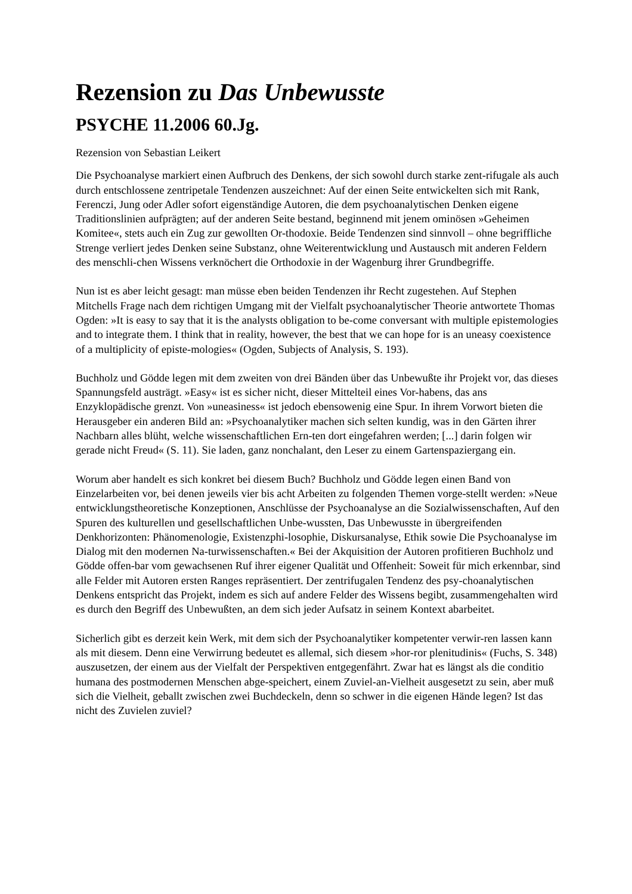Rezension zu Das Unbewusste
PSYCHE 11.2006 60.Jg.
Rezension von Sebastian Leikert
Die Psychoanalyse markiert einen Aufbruch des Denkens, der sich sowohl durch starke zent-rifugale als auch durch entschlossene zentripetale Tendenzen auszeichnet: Auf der einen Seite entwickelten sich mit Rank, Ferenczi, Jung oder Adler sofort eigenständige Autoren, die dem psychoanalytischen Denken eigene Traditionslinien aufprägten; auf der anderen Seite bestand, beginnend mit jenem ominösen »Geheimen Komitee«, stets auch ein Zug zur gewollten Or-thodoxie. Beide Tendenzen sind sinnvoll – ohne begriffliche Strenge verliert jedes Denken seine Substanz, ohne Weiterentwicklung und Austausch mit anderen Feldern des menschli-chen Wissens verknöchert die Orthodoxie in der Wagenburg ihrer Grundbegriffe.
Nun ist es aber leicht gesagt: man müsse eben beiden Tendenzen ihr Recht zugestehen. Auf Stephen Mitchells Frage nach dem richtigen Umgang mit der Vielfalt psychoanalytischer Theorie antwortete Thomas Ogden: »It is easy to say that it is the analysts obligation to be-come conversant with multiple epistemologies and to integrate them. I think that in reality, however, the best that we can hope for is an uneasy coexistence of a multiplicity of episte-mologies« (Ogden, Subjects of Analysis, S. 193).
Buchholz und Gödde legen mit dem zweiten von drei Bänden über das Unbewußte ihr Projekt vor, das dieses Spannungsfeld austrägt. »Easy« ist es sicher nicht, dieser Mittelteil eines Vor-habens, das ans Enzyklopädische grenzt. Von »uneasiness« ist jedoch ebensowenig eine Spur. In ihrem Vorwort bieten die Herausgeber ein anderen Bild an: »Psychoanalytiker machen sich selten kundig, was in den Gärten ihrer Nachbarn alles blüht, welche wissenschaftlichen Ern-ten dort eingefahren werden; [...] darin folgen wir gerade nicht Freud« (S. 11). Sie laden, ganz nonchalant, den Leser zu einem Gartenspaziergang ein.
Worum aber handelt es sich konkret bei diesem Buch? Buchholz und Gödde legen einen Band von Einzelarbeiten vor, bei denen jeweils vier bis acht Arbeiten zu folgenden Themen vorge-stellt werden: »Neue entwicklungstheoretische Konzeptionen, Anschlüsse der Psychoanalyse an die Sozialwissenschaften, Auf den Spuren des kulturellen und gesellschaftlichen Unbe-wussten, Das Unbewusste in übergreifenden Denkhorizonten: Phänomenologie, Existenzphi-losophie, Diskursanalyse, Ethik sowie Die Psychoanalyse im Dialog mit den modernen Na-turwissenschaften.« Bei der Akquisition der Autoren profitieren Buchholz und Gödde offen-bar vom gewachsenen Ruf ihrer eigener Qualität und Offenheit: Soweit für mich erkennbar, sind alle Felder mit Autoren ersten Ranges repräsentiert. Der zentrifugalen Tendenz des psy-choanalytischen Denkens entspricht das Projekt, indem es sich auf andere Felder des Wissens begibt, zusammengehalten wird es durch den Begriff des Unbewußten, an dem sich jeder Aufsatz in seinem Kontext abarbeitet.
Sicherlich gibt es derzeit kein Werk, mit dem sich der Psychoanalytiker kompetenter verwir-ren lassen kann als mit diesem. Denn eine Verwirrung bedeutet es allemal, sich diesem »hor-ror plenitudinis« (Fuchs, S. 348) auszusetzen, der einem aus der Vielfalt der Perspektiven entgegenfährt. Zwar hat es längst als die conditio humana des postmodernen Menschen abge-speichert, einem Zuviel-an-Vielheit ausgesetzt zu sein, aber muß sich die Vielheit, geballt zwischen zwei Buchdeckeln, denn so schwer in die eigenen Hände legen? Ist das nicht des Zuvielen zuviel?